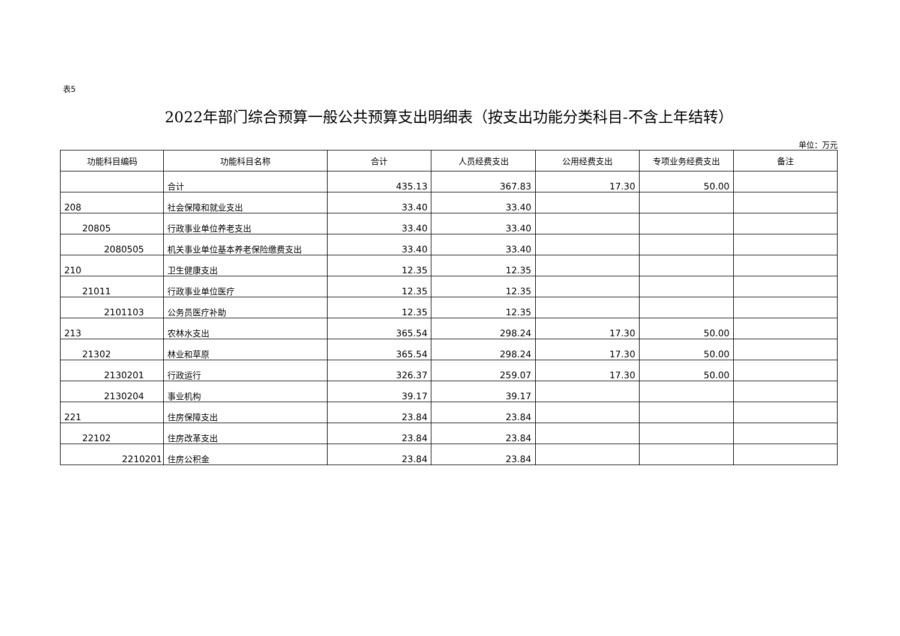表5
2022年部门综合预算一般公共预算支出明细表（按支出功能分类科目-不含上年结转）
单位：万元
| 功能科目编码 | 功能科目名称 | 合计 | 人员经费支出 | 公用经费支出 | 专项业务经费支出 | 备注 |
| --- | --- | --- | --- | --- | --- | --- |
| | 合计 | 435.13 | 367.83 | 17.30 | 50.00 | |
| 208 | 社会保障和就业支出 | 33.40 | 33.40 | | | |
| 20805 | 行政事业单位养老支出 | 33.40 | 33.40 | | | |
| 2080505 | 机关事业单位基本养老保险缴费支出 | 33.40 | 33.40 | | | |
| 210 | 卫生健康支出 | 12.35 | 12.35 | | | |
| 21011 | 行政事业单位医疗 | 12.35 | 12.35 | | | |
| 2101103 | 公务员医疗补助 | 12.35 | 12.35 | | | |
| 213 | 农林水支出 | 365.54 | 298.24 | 17.30 | 50.00 | |
| 21302 | 林业和草原 | 365.54 | 298.24 | 17.30 | 50.00 | |
| 2130201 | 行政运行 | 326.37 | 259.07 | 17.30 | 50.00 | |
| 2130204 | 事业机构 | 39.17 | 39.17 | | | |
| 221 | 住房保障支出 | 23.84 | 23.84 | | | |
| 22102 | 住房改革支出 | 23.84 | 23.84 | | | |
| 2210201 | 住房公积金 | 23.84 | 23.84 | | | |